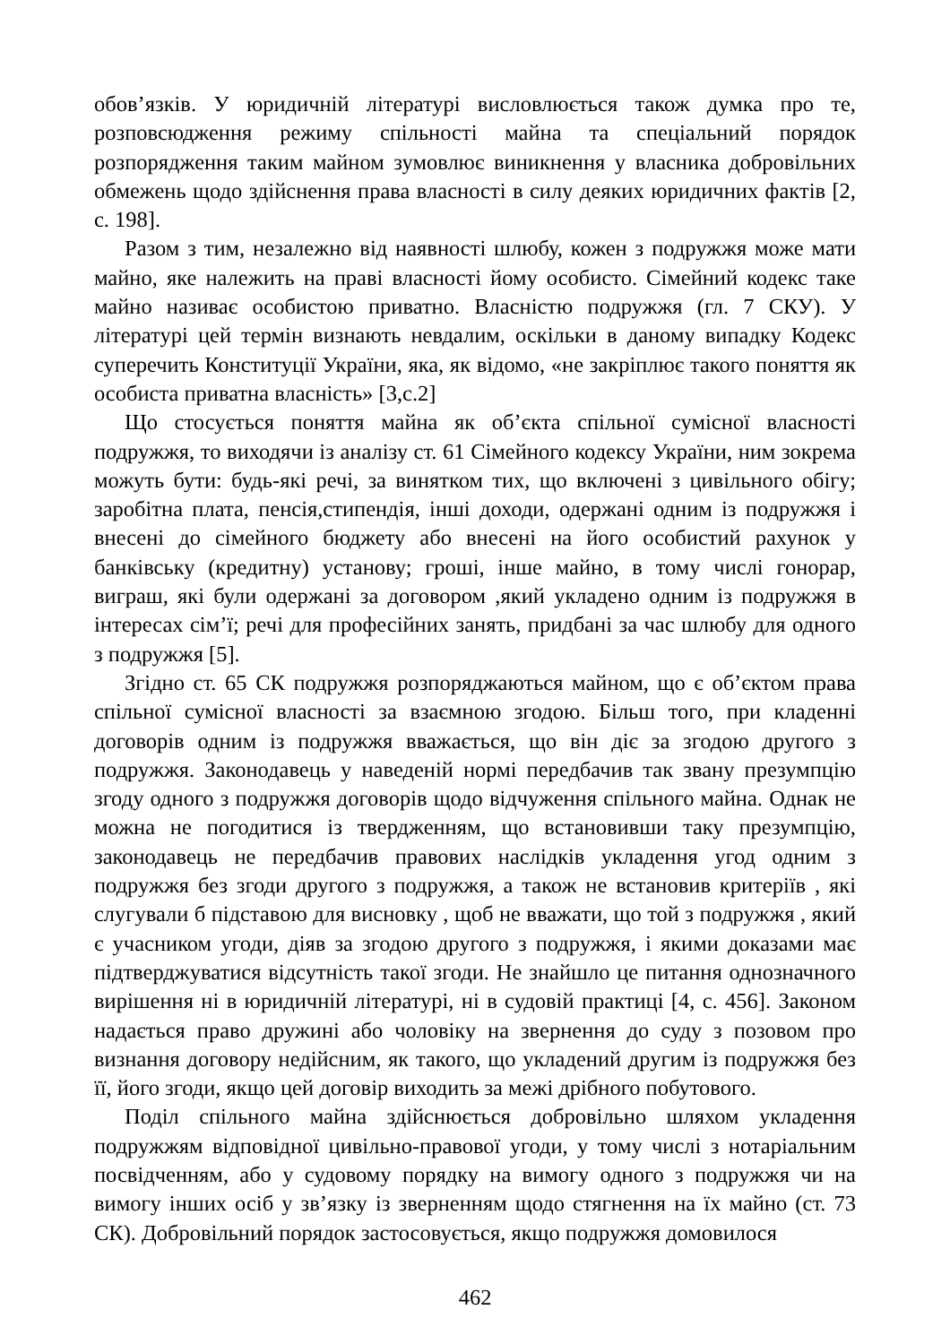обов’язків. У юридичній літературі висловлюється також думка про те, розповсюдження режиму спільності майна та спеціальний порядок розпорядження таким майном зумовлює виникнення у власника добровільних обмежень щодо здійснення права власності в силу деяких юридичних фактів [2, с. 198].
Разом з тим, незалежно від наявності шлюбу, кожен з подружжя може мати майно, яке належить на праві власності йому особисто. Сімейний кодекс таке майно називає особистою приватно. Власністю подружжя (гл. 7 СКУ). У літературі цей термін визнають невдалим, оскільки в даному випадку Кодекс суперечить Конституції України, яка, як відомо, «не закріплює такого поняття як особиста приватна власність» [3,с.2]
Що стосується поняття майна як об’єкта спільної сумісної власності подружжя, то виходячи із аналізу ст. 61 Сімейного кодексу України, ним зокрема можуть бути: будь-які речі, за винятком тих, що включені з цивільного обігу; заробітна плата, пенсія,стипендія, інші доходи, одержані одним із подружжя і внесені до сімейного бюджету або внесені на його особистий рахунок у банківську (кредитну) установу; гроші, інше майно, в тому числі гонорар, виграш, які були одержані за договором ,який укладено одним із подружжя в інтересах сім’ї; речі для професійних занять, придбані за час шлюбу для одного з подружжя [5].
Згідно ст. 65 СК подружжя розпоряджаються майном, що є об’єктом права спільної сумісної власності за взаємною згодою. Більш того, при кладенні договорів одним із подружжя вважається, що він діє за згодою другого з подружжя. Законодавець у наведеній нормі передбачив так звану презумпцію згоду одного з подружжя договорів щодо відчуження спільного майна. Однак не можна не погодитися із твердженням, що встановивши таку презумпцію, законодавець не передбачив правових наслідків укладення угод одним з подружжя без згоди другого з подружжя, а також не встановив критеріїв , які слугували б підставою для висновку , щоб не вважати, що той з подружжя , який є учасником угоди, діяв за згодою другого з подружжя, і якими доказами має підтверджуватися відсутність такої згоди. Не знайшло це питання однозначного вирішення ні в юридичній літературі, ні в судовій практиці [4, с. 456]. Законом надається право дружині або чоловіку на звернення до суду з позовом про визнання договору недійсним, як такого, що укладений другим із подружжя без її, його згоди, якщо цей договір виходить за межі дрібного побутового.
Поділ спільного майна здійснюється добровільно шляхом укладення подружжям відповідної цивільно-правової угоди, у тому числі з нотаріальним посвідченням, або у судовому порядку на вимогу одного з подружжя чи на вимогу інших осіб у зв’язку із зверненням щодо стягнення на їх майно (ст. 73 СК). Добровільний порядок застосовується, якщо подружжя домовилося
462